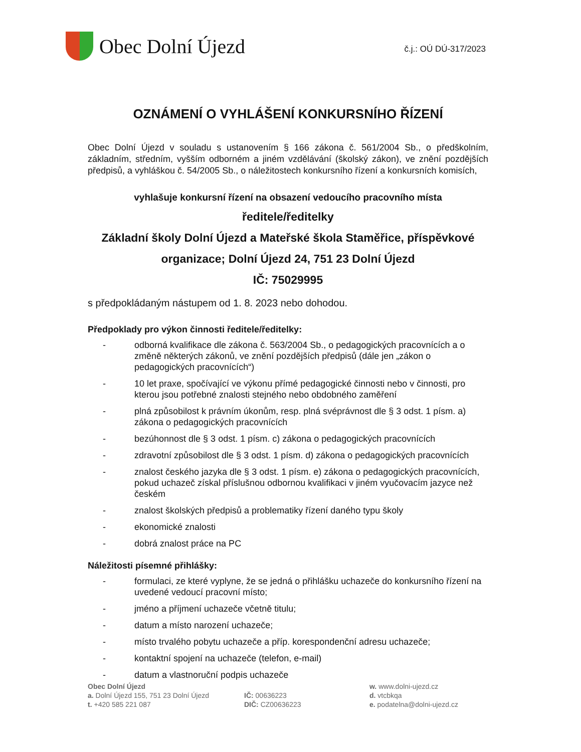Obec Dolní Újezd
č.j.: OÚ DÚ-317/2023
OZNÁMENÍ O VYHLÁŠENÍ KONKURSNÍHO ŘÍZENÍ
Obec Dolní Újezd v souladu s ustanovením § 166 zákona č. 561/2004 Sb., o předškolním, základním, středním, vyšším odborném a jiném vzdělávání (školský zákon), ve znění pozdějších předpisů, a vyhláškou č. 54/2005 Sb., o náležitostech konkursního řízení a konkursních komisích,
vyhlašuje konkursní řízení na obsazení vedoucího pracovního místa
ředitele/ředitelky
Základní školy Dolní Újezd a Mateřské škola Staměřice, příspěvkové organizace; Dolní Újezd 24, 751 23 Dolní Újezd
IČ: 75029995
s předpokládaným nástupem od 1. 8. 2023 nebo dohodou.
Předpoklady pro výkon činnosti ředitele/ředitelky:
- odborná kvalifikace dle zákona č. 563/2004 Sb., o pedagogických pracovnících a o změně některých zákonů, ve znění pozdějších předpisů (dále jen „zákon o pedagogických pracovnících“)
- 10 let praxe, spočívající ve výkonu přímé pedagogické činnosti nebo v činnosti, pro kterou jsou potřebné znalosti stejného nebo obdobného zaměření
- plná způsobilost k právním úkonům, resp. plná svéprávnost dle § 3 odst. 1 písm. a) zákona o pedagogických pracovnících
- bezúhonnost dle § 3 odst. 1 písm. c) zákona o pedagogických pracovnících
- zdravotní způsobilost dle § 3 odst. 1 písm. d) zákona o pedagogických pracovnících
- znalost českého jazyka dle § 3 odst. 1 písm. e) zákona o pedagogických pracovnících, pokud uchazeč získal příslušnou odbornou kvalifikaci v jiném vyučovacím jazyce než českém
- znalost školských předpisů a problematiky řízení daného typu školy
- ekonomické znalosti
- dobrá znalost práce na PC
Náležitosti písemné přihlášky:
- formulaci, ze které vyplyne, že se jedná o přihlášku uchazeče do konkursního řízení na uvedené vedoucí pracovní místo;
- jméno a příjmení uchazeče včetně titulu;
- datum a místo narození uchazeče;
- místo trvalého pobytu uchazeče a příp. korespondenční adresu uchazeče;
- kontaktní spojení na uchazeče (telefon, e-mail)
- datum a vlastnoruční podpis uchazeče
Obec Dolní Újezd
a. Dolní Újezd 155, 751 23 Dolní Újezd
t. +420 585 221 087
IČ: 00636223
DIČ: CZ00636223
w. www.dolni-ujezd.cz
d. vtcbkqa
e. podatelna@dolni-ujezd.cz